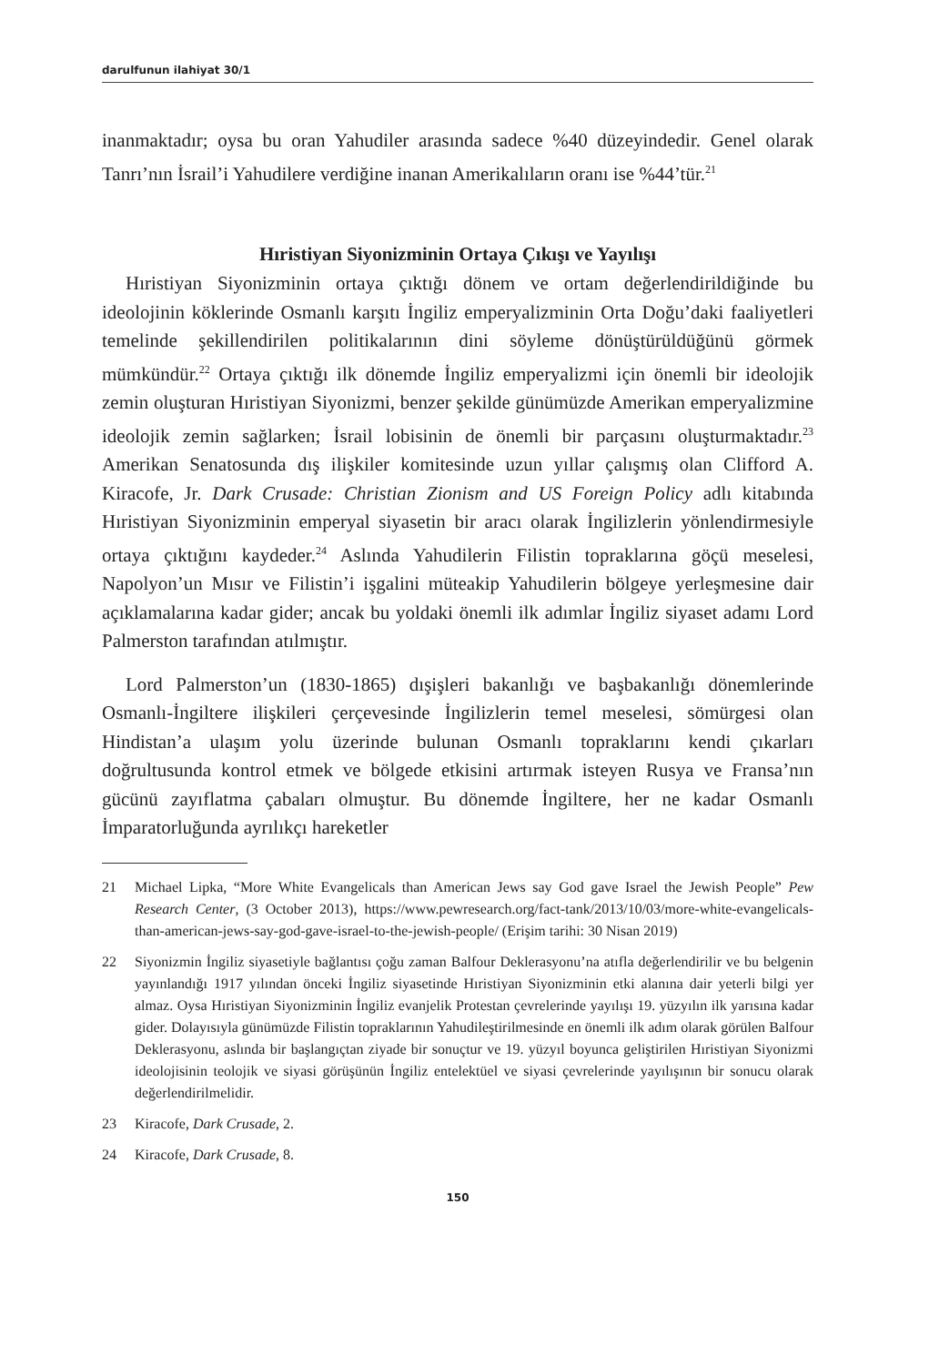darulfunun ilahiyat 30/1
inanmaktadır; oysa bu oran Yahudiler arasında sadece %40 düzeyindedir. Genel olarak Tanrı’nın İsrail’i Yahudilere verdiğine inanan Amerikalıların oranı ise %44’tür.<sup>21</sup>
Hıristiyan Siyonizminin Ortaya Çıkışı ve Yayılışı
Hıristiyan Siyonizminin ortaya çıktığı dönem ve ortam değerlendirildiğinde bu ideolojinin köklerinde Osmanlı karşıtı İngiliz emperyalizminin Orta Doğu’daki faaliyetleri temelinde şekillendirilen politikalarının dini söyleme dönüştürüldüğünü görmek mümkündür.<sup>22</sup> Ortaya çıktığı ilk dönemde İngiliz emperyalizmi için önemli bir ideolojik zemin oluşturan Hıristiyan Siyonizmi, benzer şekilde günümüzde Amerikan emperyalizmine ideolojik zemin sağlarken; İsrail lobisinin de önemli bir parçasını oluşturmaktadır.<sup>23</sup> Amerikan Senatosunda dış ilişkiler komitesinde uzun yıllar çalışmış olan Clifford A. Kiracofe, Jr. Dark Crusade: Christian Zionism and US Foreign Policy adlı kitabında Hıristiyan Siyonizminin emperyal siyasetin bir aracı olarak İngilizlerin yönlendirmesiyle ortaya çıktığını kaydeder.<sup>24</sup> Aslında Yahudilerin Filistin topraklarına göçü meselesi, Napolyon’un Mısır ve Filistin’i işgalini müteakip Yahudilerin bölgeye yerleşmesine dair açıklamalarına kadar gider; ancak bu yoldaki önemli ilk adımlar İngiliz siyaset adamı Lord Palmerston tarafından atılmıştır.
Lord Palmerston’un (1830-1865) dışişleri bakanlığı ve başbakanlığı dönemlerinde Osmanlı-İngiltere ilişkileri çerçevesinde İngilizlerin temel meselesi, sömürgesi olan Hindistan’a ulaşım yolu üzerinde bulunan Osmanlı topraklarını kendi çıkarları doğrultusunda kontrol etmek ve bölgede etkisini artırmak isteyen Rusya ve Fransa’nın gücünü zayıflatma çabaları olmuştur. Bu dönemde İngiltere, her ne kadar Osmanlı İmparatorluğunda ayrılıkçı hareketler
21 Michael Lipka, “More White Evangelicals than American Jews say God gave Israel the Jewish People” Pew Research Center, (3 October 2013), https://www.pewresearch.org/fact-tank/2013/10/03/more-white-evangelicals-than-american-jews-say-god-gave-israel-to-the-jewish-people/ (Erişim tarihi: 30 Nisan 2019)
22 Siyonizmin İngiliz siyasetiyle bağlantısı çoğu zaman Balfour Deklerasyonu’na atıfla değerlendirilir ve bu belgenin yayınlandığı 1917 yılından önceki İngiliz siyasetinde Hıristiyan Siyonizminin etki alanına dair yeterli bilgi yer almaz. Oysa Hıristiyan Siyonizminin İngiliz evanjelik Protestan çevrelerinde yayılışı 19. yüzyılın ilk yarısına kadar gider. Dolayısıyla günümüzde Filistin topraklarının Yahudileştirilmesinde en önemli ilk adım olarak görülen Balfour Deklerasyonu, aslında bir başlangıçtan ziyade bir sonuçtur ve 19. yüzyıl boyunca geliştirilen Hıristiyan Siyonizmi ideolojisinin teolojik ve siyasi görüşünün İngiliz entelektüel ve siyasi çevrelerinde yayılışının bir sonucu olarak değerlendirilmelidir.
23 Kiracofe, Dark Crusade, 2.
24 Kiracofe, Dark Crusade, 8.
150